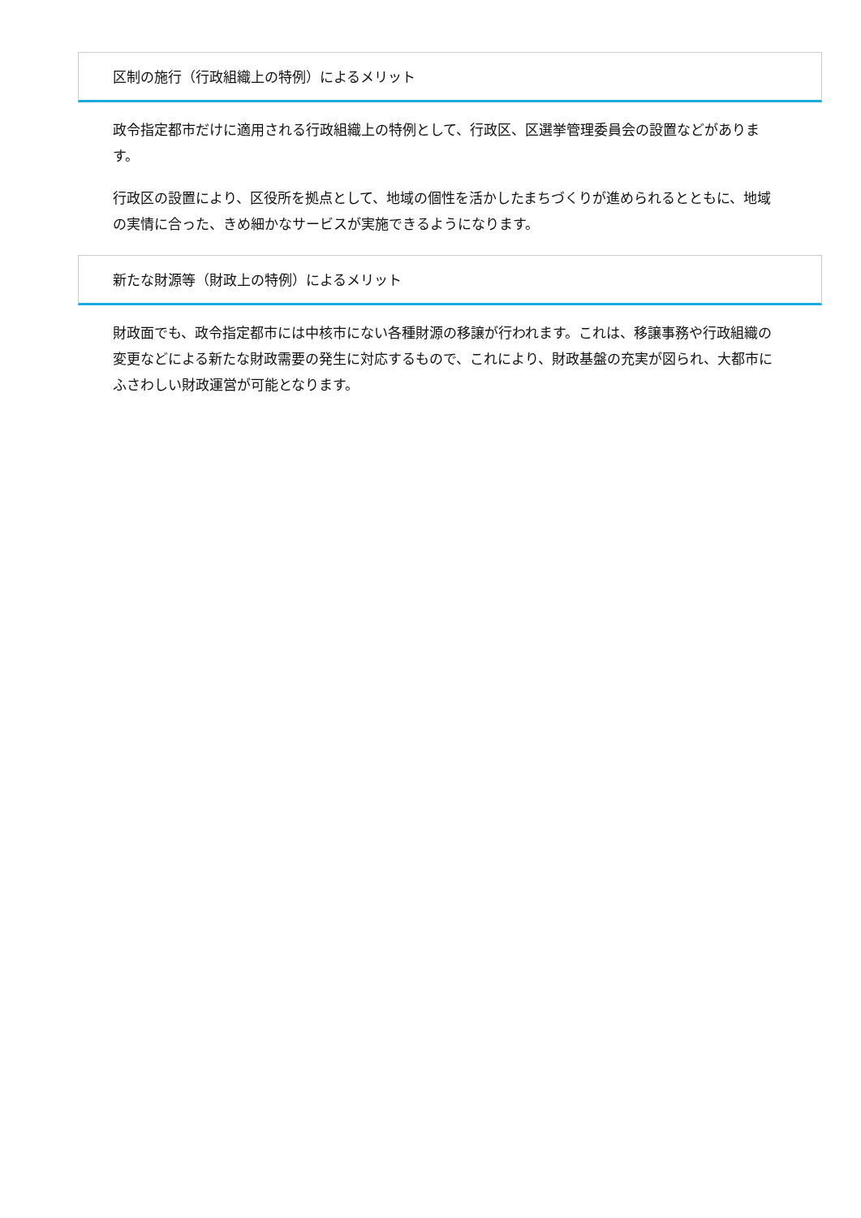区制の施行（行政組織上の特例）によるメリット
政令指定都市だけに適用される行政組織上の特例として、行政区、区選挙管理委員会の設置などがあります。
行政区の設置により、区役所を拠点として、地域の個性を活かしたまちづくりが進められるとともに、地域の実情に合った、きめ細かなサービスが実施できるようになります。
新たな財源等（財政上の特例）によるメリット
財政面でも、政令指定都市には中核市にない各種財源の移譲が行われます。これは、移譲事務や行政組織の変更などによる新たな財政需要の発生に対応するもので、これにより、財政基盤の充実が図られ、大都市にふさわしい財政運営が可能となります。